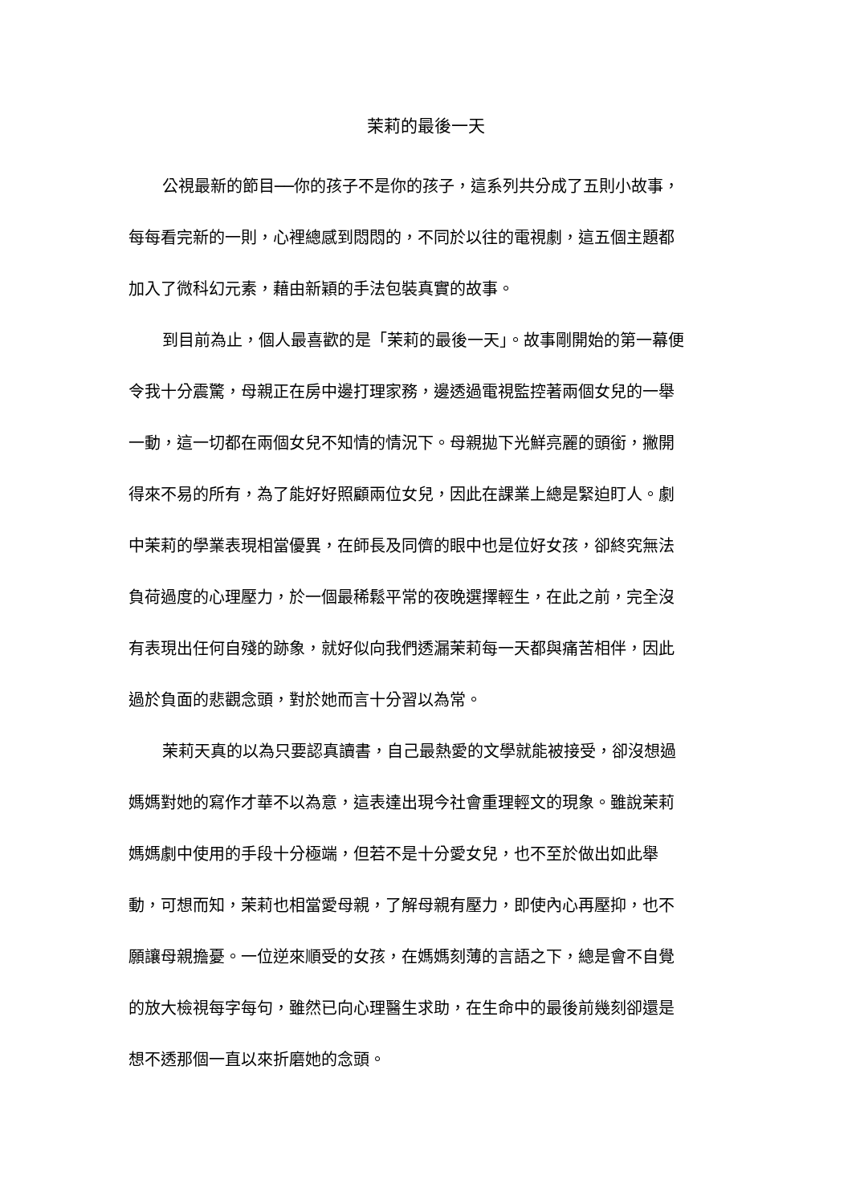茉莉的最後一天
公視最新的節目──你的孩子不是你的孩子，這系列共分成了五則小故事，
每每看完新的一則，心裡總感到悶悶的，不同於以往的電視劇，這五個主題都
加入了微科幻元素，藉由新穎的手法包裝真實的故事。
到目前為止，個人最喜歡的是「茉莉的最後一天」。故事剛開始的第一幕便
令我十分震驚，母親正在房中邊打理家務，邊透過電視監控著兩個女兒的一舉
一動，這一切都在兩個女兒不知情的情況下。母親拋下光鮮亮麗的頭銜，撇開
得來不易的所有，為了能好好照顧兩位女兒，因此在課業上總是緊迫盯人。劇
中茉莉的學業表現相當優異，在師長及同儕的眼中也是位好女孩，卻終究無法
負荷過度的心理壓力，於一個最稀鬆平常的夜晚選擇輕生，在此之前，完全沒
有表現出任何自殘的跡象，就好似向我們透漏茉莉每一天都與痛苦相伴，因此
過於負面的悲觀念頭，對於她而言十分習以為常。
茉莉天真的以為只要認真讀書，自己最熱愛的文學就能被接受，卻沒想過
媽媽對她的寫作才華不以為意，這表達出現今社會重理輕文的現象。雖說茉莉
媽媽劇中使用的手段十分極端，但若不是十分愛女兒，也不至於做出如此舉
動，可想而知，茉莉也相當愛母親，了解母親有壓力，即使內心再壓抑，也不
願讓母親擔憂。一位逆來順受的女孩，在媽媽刻薄的言語之下，總是會不自覺
的放大檢視每字每句，雖然已向心理醫生求助，在生命中的最後前幾刻卻還是
想不透那個一直以來折磨她的念頭。